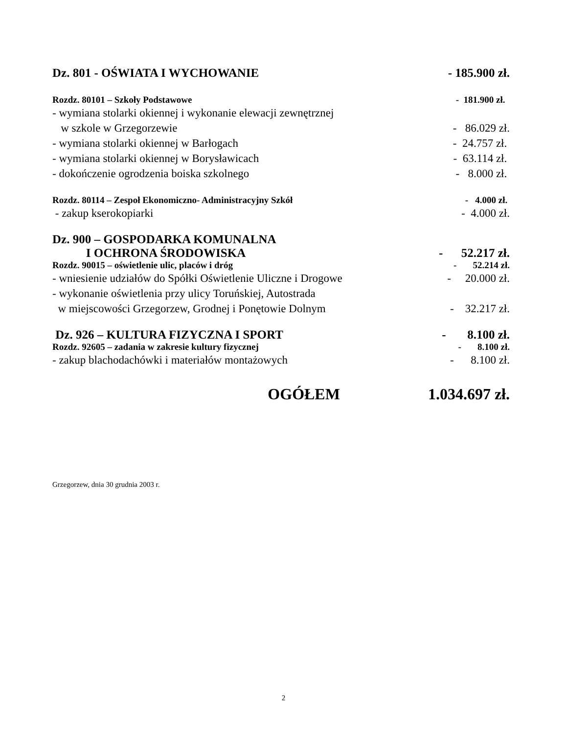Dz. 801 - OŚWIATA I WYCHOWANIE - 185.900 zł.
Rozdz. 80101 – Szkoły Podstawowe - 181.900 zł.
- wymiana stolarki okiennej i wykonanie elewacji zewnętrznej
w szkole w Grzegorzewie - 86.029 zł.
- wymiana stolarki okiennej w Barłogach - 24.757 zł.
- wymiana stolarki okiennej w Borysławicach - 63.114 zł.
- dokończenie ogrodzenia boiska szkolnego - 8.000 zł.
Rozdz. 80114 – Zespoł Ekonomiczno- Administracyjny Szkół - 4.000 zł.
- zakup kserokopiarki - 4.000 zł.
Dz. 900 – GOSPODARKA KOMUNALNA
I OCHRONA ŚRODOWISKA - 52.217 zł.
Rozdz. 90015 – oświetlenie ulic, placów i dróg - 52.214 zł.
- wniesienie udziałów do Spółki Oświetlenie Uliczne i Drogowe - 20.000 zł.
- wykonanie oświetlenia przy ulicy Toruńskiej, Autostrada
w miejscowości Grzegorzew, Grodnej i Ponętowie Dolnym - 32.217 zł.
Dz. 926 – KULTURA FIZYCZNA I SPORT - 8.100 zł.
Rozdz. 92605 – zadania w zakresie kultury fizycznej - 8.100 zł.
- zakup blachodachówki i materiałów montażowych - 8.100 zł.
OGÓŁEM 1.034.697 zł.
Grzegorzew, dnia 30 grudnia 2003 r.
2